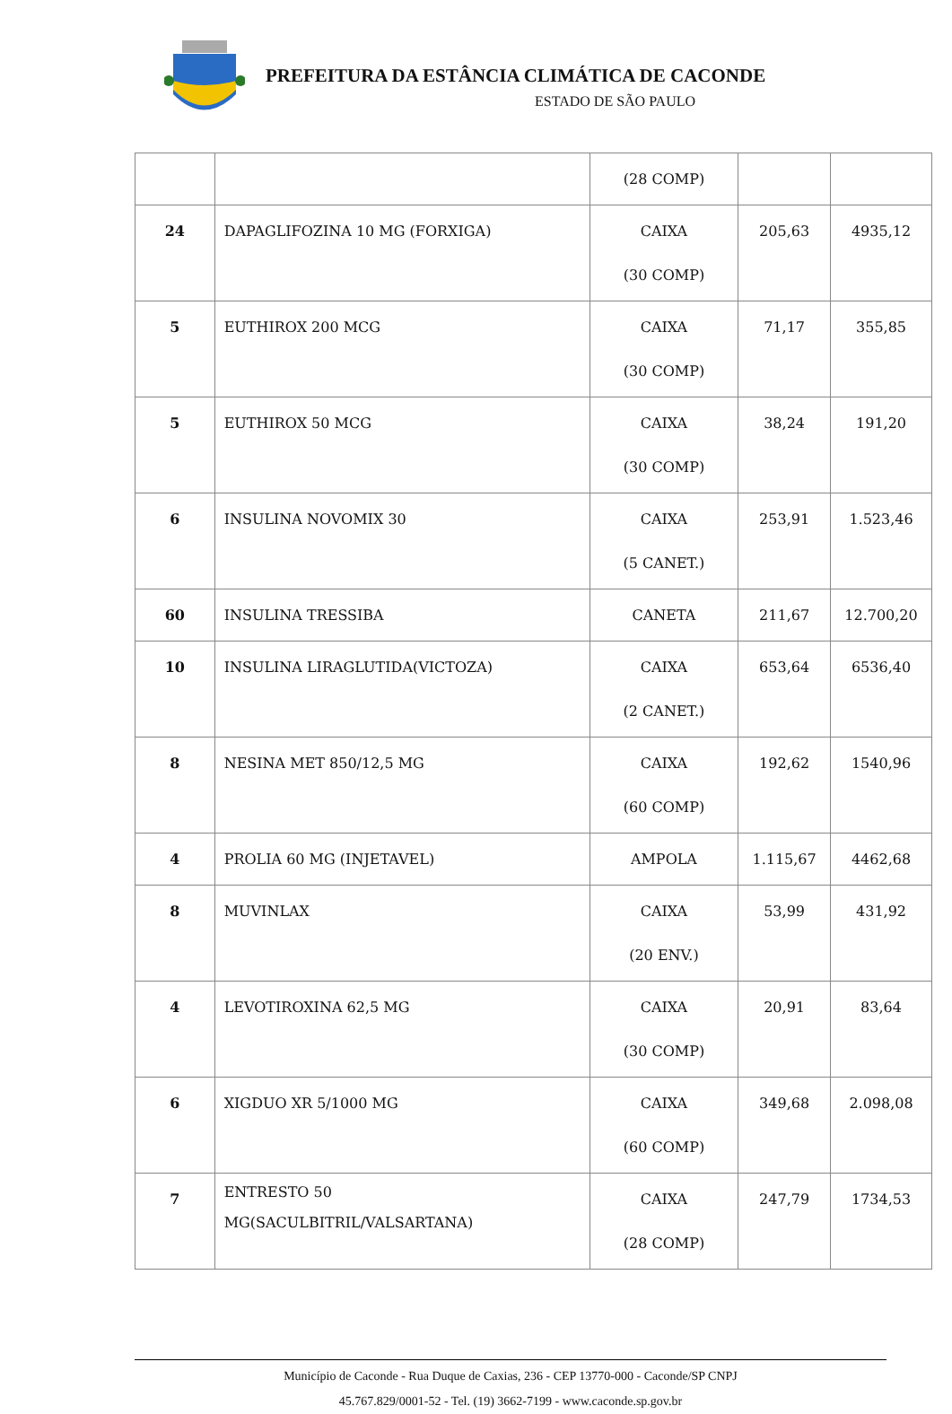PREFEITURA DA ESTÂNCIA CLIMÁTICA DE CACONDE
ESTADO DE SÃO PAULO
| | | (28 COMP) | | |
| 24 | DAPAGLIFOZINA 10 MG (FORXIGA) | CAIXA (30 COMP) | 205,63 | 4935,12 |
| 5 | EUTHIROX 200 MCG | CAIXA (30 COMP) | 71,17 | 355,85 |
| 5 | EUTHIROX 50 MCG | CAIXA (30 COMP) | 38,24 | 191,20 |
| 6 | INSULINA NOVOMIX 30 | CAIXA (5 CANET.) | 253,91 | 1.523,46 |
| 60 | INSULINA TRESSIBA | CANETA | 211,67 | 12.700,20 |
| 10 | INSULINA LIRAGLUTIDA(VICTOZA) | CAIXA (2 CANET.) | 653,64 | 6536,40 |
| 8 | NESINA MET 850/12,5 MG | CAIXA (60 COMP) | 192,62 | 1540,96 |
| 4 | PROLIA 60 MG (INJETAVEL) | AMPOLA | 1.115,67 | 4462,68 |
| 8 | MUVINLAX | CAIXA (20 ENV.) | 53,99 | 431,92 |
| 4 | LEVOTIROXINA 62,5 MG | CAIXA (30 COMP) | 20,91 | 83,64 |
| 6 | XIGDUO XR 5/1000 MG | CAIXA (60 COMP) | 349,68 | 2.098,08 |
| 7 | ENTRESTO 50 MG(SACULBITRIL/VALSARTANA) | CAIXA (28 COMP) | 247,79 | 1734,53 |
Município de Caconde - Rua Duque de Caxias, 236 - CEP 13770-000 - Caconde/SP CNPJ
45.767.829/0001-52 - Tel. (19) 3662-7199 - www.caconde.sp.gov.br